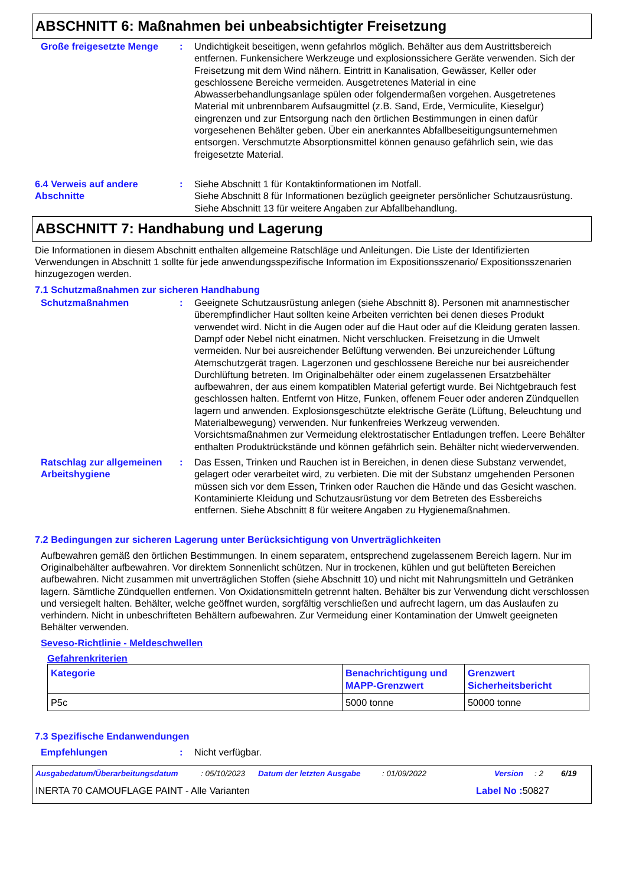ABSCHNITT 6: Maßnahmen bei unbeabsichtigter Freisetzung
Große freigesetzte Menge : Undichtigkeit beseitigen, wenn gefahrlos möglich. Behälter aus dem Austrittsbereich entfernen. Funkensichere Werkzeuge und explosionssichere Geräte verwenden. Sich der Freisetzung mit dem Wind nähern. Eintritt in Kanalisation, Gewässer, Keller oder geschlossene Bereiche vermeiden. Ausgetretenes Material in eine Abwasserbehandlungsanlage spülen oder folgendermaßen vorgehen. Ausgetretenes Material mit unbrennbarem Aufsaugmittel (z.B. Sand, Erde, Vermiculite, Kieselgur) eingrenzen und zur Entsorgung nach den örtlichen Bestimmungen in einen dafür vorgesehenen Behälter geben. Über ein anerkanntes Abfallbeseitigungsunternehmen entsorgen. Verschmutzte Absorptionsmittel können genauso gefährlich sein, wie das freigesetzte Material.
6.4 Verweis auf andere Abschnitte
: Siehe Abschnitt 1 für Kontaktinformationen im Notfall.
Siehe Abschnitt 8 für Informationen bezüglich geeigneter persönlicher Schutzausrüstung.
Siehe Abschnitt 13 für weitere Angaben zur Abfallbehandlung.
ABSCHNITT 7: Handhabung und Lagerung
Die Informationen in diesem Abschnitt enthalten allgemeine Ratschläge und Anleitungen. Die Liste der Identifizierten Verwendungen in Abschnitt 1 sollte für jede anwendungsspezifische Information im Expositionsszenario/ Expositionsszenarien hinzugezogen werden.
7.1 Schutzmaßnahmen zur sicheren Handhabung
Schutzmaßnahmen : Geeignete Schutzausrüstung anlegen (siehe Abschnitt 8). Personen mit anamnestischer überempfindlicher Haut sollten keine Arbeiten verrichten bei denen dieses Produkt verwendet wird. Nicht in die Augen oder auf die Haut oder auf die Kleidung geraten lassen. Dampf oder Nebel nicht einatmen. Nicht verschlucken. Freisetzung in die Umwelt vermeiden. Nur bei ausreichender Belüftung verwenden. Bei unzureichender Lüftung Atemschutzgerät tragen. Lagerzonen und geschlossene Bereiche nur bei ausreichender Durchlüftung betreten. Im Originalbehälter oder einem zugelassenen Ersatzbehälter aufbewahren, der aus einem kompatiblen Material gefertigt wurde. Bei Nichtgebrauch fest geschlossen halten. Entfernt von Hitze, Funken, offenem Feuer oder anderen Zündquellen lagern und anwenden. Explosionsgeschützte elektrische Geräte (Lüftung, Beleuchtung und Materialbewegung) verwenden. Nur funkenfreies Werkzeug verwenden. Vorsichtsmaßnahmen zur Vermeidung elektrostatischer Entladungen treffen. Leere Behälter enthalten Produktrückstände und können gefährlich sein. Behälter nicht wiederverwenden.
Ratschlag zur allgemeinen Arbeitshygiene
: Das Essen, Trinken und Rauchen ist in Bereichen, in denen diese Substanz verwendet, gelagert oder verarbeitet wird, zu verbieten. Die mit der Substanz umgehenden Personen müssen sich vor dem Essen, Trinken oder Rauchen die Hände und das Gesicht waschen. Kontaminierte Kleidung und Schutzausrüstung vor dem Betreten des Essbereichs entfernen. Siehe Abschnitt 8 für weitere Angaben zu Hygienemaßnahmen.
7.2 Bedingungen zur sicheren Lagerung unter Berücksichtigung von Unverträglichkeiten
Aufbewahren gemäß den örtlichen Bestimmungen. In einem separatem, entsprechend zugelassenem Bereich lagern. Nur im Originalbehälter aufbewahren. Vor direktem Sonnenlicht schützen. Nur in trockenen, kühlen und gut belüfteten Bereichen aufbewahren. Nicht zusammen mit unverträglichen Stoffen (siehe Abschnitt 10) und nicht mit Nahrungsmitteln und Getränken lagern. Sämtliche Zündquellen entfernen. Von Oxidationsmitteln getrennt halten. Behälter bis zur Verwendung dicht verschlossen und versiegelt halten. Behälter, welche geöffnet wurden, sorgfältig verschließen und aufrecht lagern, um das Auslaufen zu verhindern. Nicht in unbeschrifteten Behältern aufbewahren. Zur Vermeidung einer Kontamination der Umwelt geeigneten Behälter verwenden.
Seveso-Richtlinie - Meldeschwellen
Gefahrenkriterien
| Kategorie | Benachrichtigung und MAPP-Grenzwert | Grenzwert Sicherheitsbericht |
| --- | --- | --- |
| P5c | 5000 tonne | 50000 tonne |
7.3 Spezifische Endanwendungen
Empfehlungen : Nicht verfügbar.
Ausgabedatum/Überarbeitungsdatum: 05/10/2023 Datum der letzten Ausgabe: 01/09/2022 Version: 2 6/19
INERTA 70 CAMOUFLAGE PAINT - Alle Varianten Label No : 50827